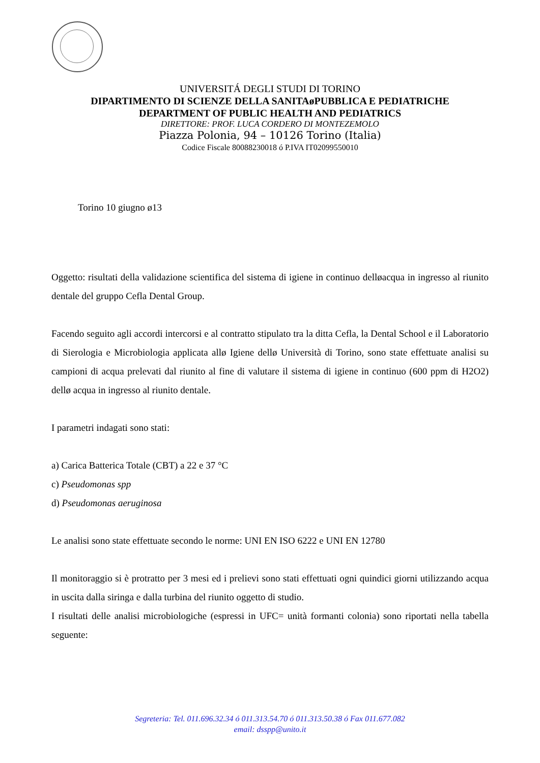UNIVERSITÁ DEGLI STUDI DI TORINO
DIPARTIMENTO DI SCIENZE DELLA SANITAøPUBBLICA E PEDIATRICHE
DEPARTMENT OF PUBLIC HEALTH AND PEDIATRICS
DIRETTORE: PROF. LUCA CORDERO DI MONTEZEMOLO
Piazza Polonia, 94 – 10126 Torino (Italia)
Codice Fiscale 80088230018 ó P.IVA IT02099550010
Torino 10 giugno ø13
Oggetto: risultati della validazione scientifica del sistema di igiene in continuo delløacqua in ingresso al riunito dentale del gruppo Cefla Dental Group.
Facendo seguito agli accordi intercorsi e al contratto stipulato tra la ditta Cefla, la Dental School e il Laboratorio di Sierologia e Microbiologia applicata allø Igiene dellø Università di Torino, sono state effettuate analisi su campioni di acqua prelevati dal riunito al fine di valutare il sistema di igiene in continuo (600 ppm di H2O2) dellø acqua in ingresso al riunito dentale.
I parametri indagati sono stati:
a) Carica Batterica Totale (CBT) a 22 e 37 °C
c) Pseudomonas spp
d) Pseudomonas aeruginosa
Le analisi sono state effettuate secondo le norme: UNI EN ISO 6222 e UNI EN 12780
Il monitoraggio si è protratto per 3 mesi ed i prelievi sono stati effettuati ogni quindici giorni utilizzando acqua in uscita dalla siringa e dalla turbina del riunito oggetto di studio.
I risultati delle analisi microbiologiche (espressi in UFC= unità formanti colonia) sono riportati nella tabella seguente:
Segreteria: Tel. 011.696.32.34 ó 011.313.54.70 ó 011.313.50.38 ó Fax 011.677.082
email: dsspp@unito.it